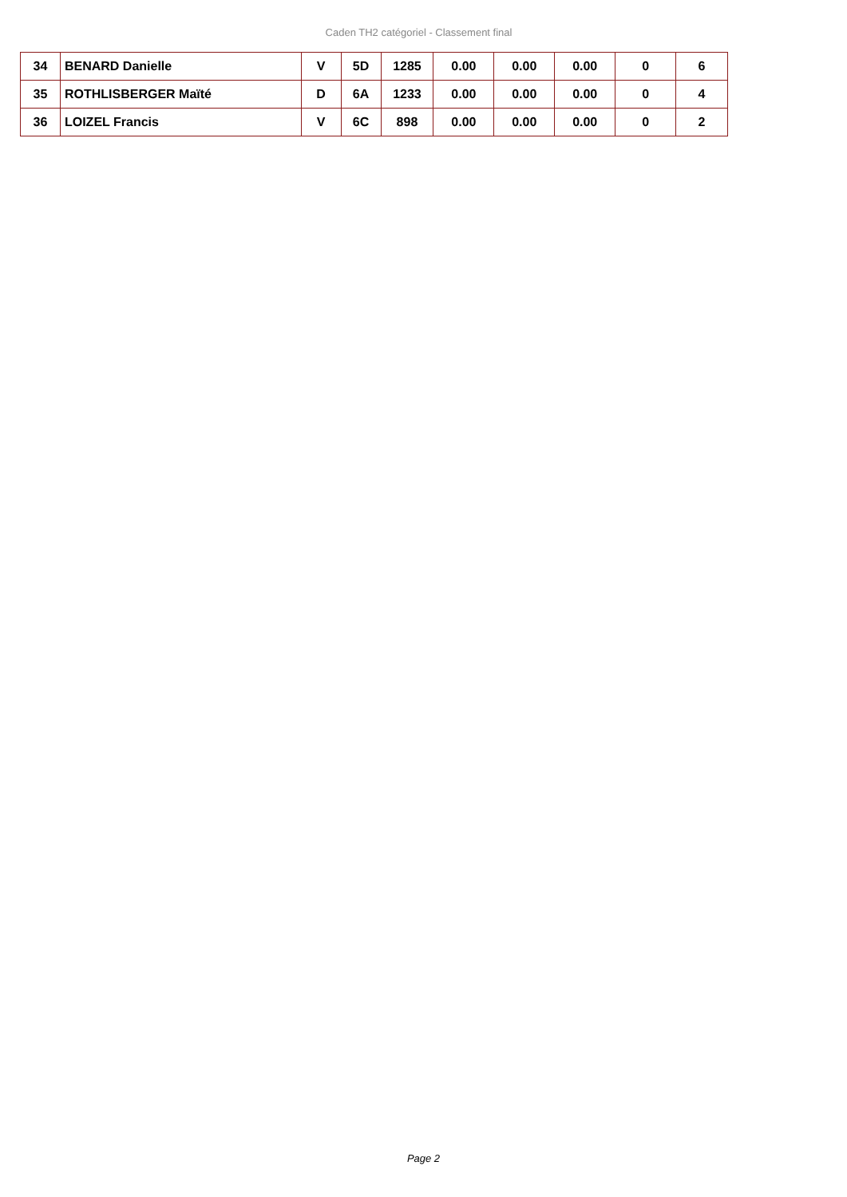Caden TH2 catégoriel - Classement final
| 34 | BENARD Danielle | V | 5D | 1285 | 0.00 | 0.00 | 0.00 | 0 | 6 |
| 35 | ROTHLISBERGER Maïté | D | 6A | 1233 | 0.00 | 0.00 | 0.00 | 0 | 4 |
| 36 | LOIZEL Francis | V | 6C | 898 | 0.00 | 0.00 | 0.00 | 0 | 2 |
Page 2